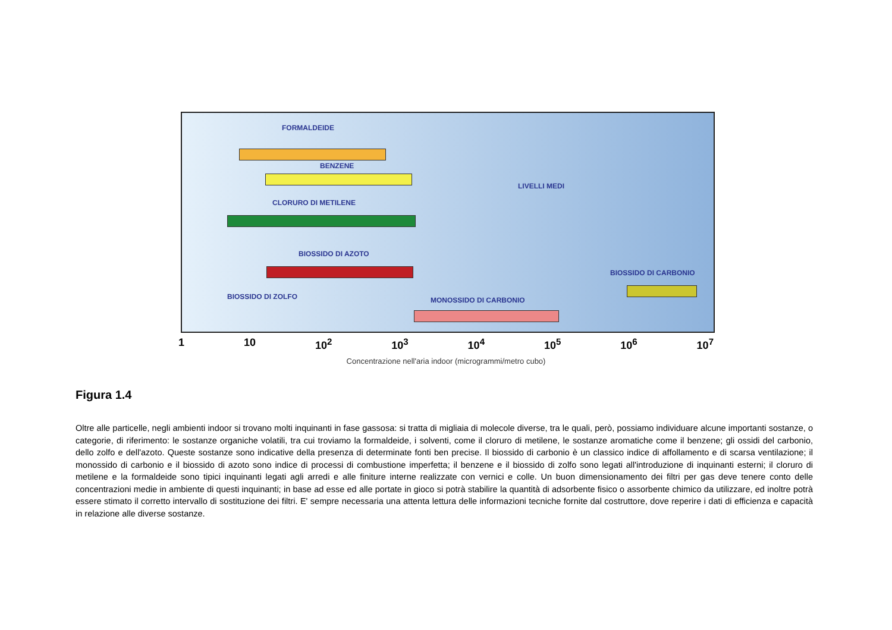FORMALDEIDE
BENZENE
LIVELLI MEDI
CLORURO DI METILENE
BIOSSIDO DI AZOTO
BIOSSIDO DI CARBONIO
BIOSSIDO DI ZOLFO MONOSSIDO DI CARBONIO
1 10 10<sup>2</sup> 10<sup>3</sup> 10<sup>4</sup> 10<sup>5</sup> 10<sup>6</sup> 10<sup>7</sup>
Concentrazione nell'aria indoor (microgrammi/metro cubo)
Figura 1.4
Oltre alle particelle, negli ambienti indoor si trovano molti inquinanti in fase gassosa: si tratta di migliaia di molecole diverse, tra le quali, però, possiamo individuare alcune importanti sostanze, o categorie, di riferimento: le sostanze organiche volatili, tra cui troviamo la formaldeide, i solventi, come il cloruro di metilene, le sostanze aromatiche come il benzene; gli ossidi del carbonio, dello zolfo e dell'azoto. Queste sostanze sono indicative della presenza di determinate fonti ben precise. Il biossido di carbonio è un classico indice di affollamento e di scarsa ventilazione; il monossido di carbonio e il biossido di azoto sono indice di processi di combustione imperfetta; il benzene e il biossido di zolfo sono legati all'introduzione di inquinanti esterni; il cloruro di metilene e la formaldeide sono tipici inquinanti legati agli arredi e alle finiture interne realizzate con vernici e colle. Un buon dimensionamento dei filtri per gas deve tenere conto delle concentrazioni medie in ambiente di questi inquinanti; in base ad esse ed alle portate in gioco si potrà stabilire la quantità di adsorbente fisico o assorbente chimico da utilizzare, ed inoltre potrà essere stimato il corretto intervallo di sostituzione dei filtri. E' sempre necessaria una attenta lettura delle informazioni tecniche fornite dal costruttore, dove reperire i dati di efficienza e capacità in relazione alle diverse sostanze.